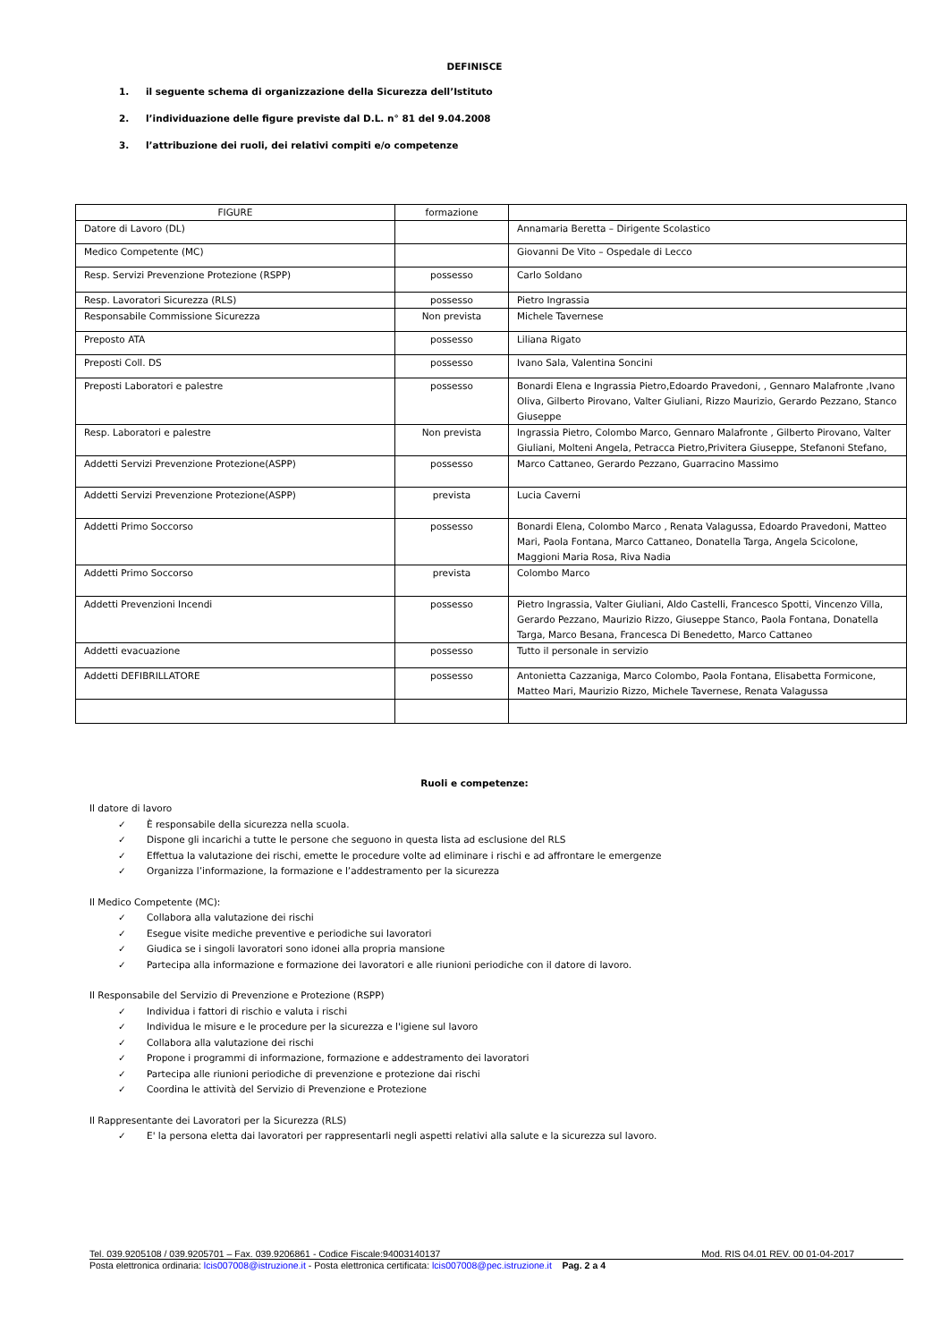DEFINISCE
1. il seguente schema di organizzazione della Sicurezza dell’Istituto
2. l’individuazione delle figure previste dal D.L. n° 81 del 9.04.2008
3. l’attribuzione dei ruoli, dei relativi compiti e/o competenze
| FIGURE | formazione | |
| --- | --- | --- |
| Datore di Lavoro (DL) | | Annamaria Beretta – Dirigente Scolastico |
| Medico Competente (MC) | | Giovanni De Vito – Ospedale di Lecco |
| Resp. Servizi Prevenzione Protezione (RSPP) | possesso | Carlo Soldano |
| Resp. Lavoratori Sicurezza (RLS) | possesso | Pietro Ingrassia |
| Responsabile Commissione Sicurezza | Non prevista | Michele Tavernese |
| Preposto ATA | possesso | Liliana Rigato |
| Preposti Coll. DS | possesso | Ivano Sala, Valentina Soncini |
| Preposti Laboratori e palestre | possesso | Bonardi Elena e Ingrassia Pietro,Edoardo Pravedoni, , Gennaro Malafronte ,Ivano Oliva, Gilberto Pirovano, Valter Giuliani, Rizzo Maurizio, Gerardo Pezzano, Stanco Giuseppe |
| Resp. Laboratori e palestre | Non prevista | Ingrassia Pietro, Colombo Marco, Gennaro Malafronte , Gilberto Pirovano, Valter Giuliani, Molteni Angela, Petracca Pietro,Privitera Giuseppe, Stefanoni Stefano, |
| Addetti Servizi Prevenzione Protezione(ASPP) | possesso | Marco Cattaneo, Gerardo Pezzano, Guarracino Massimo |
| Addetti Servizi Prevenzione Protezione(ASPP) | prevista | Lucia Caverni |
| Addetti Primo Soccorso | possesso | Bonardi Elena, Colombo Marco , Renata Valagussa, Edoardo Pravedoni, Matteo Mari, Paola Fontana, Marco Cattaneo, Donatella Targa, Angela Scicolone, Maggioni Maria Rosa, Riva Nadia |
| Addetti Primo Soccorso | prevista | Colombo Marco |
| Addetti Prevenzioni Incendi | possesso | Pietro Ingrassia, Valter Giuliani, Aldo Castelli, Francesco Spotti, Vincenzo Villa, Gerardo Pezzano, Maurizio Rizzo, Giuseppe Stanco, Paola Fontana, Donatella Targa, Marco Besana, Francesca Di Benedetto, Marco Cattaneo |
| Addetti evacuazione | possesso | Tutto il personale in servizio |
| Addetti DEFIBRILLATORE | possesso | Antonietta Cazzaniga, Marco Colombo, Paola Fontana, Elisabetta Formicone, Matteo Mari, Maurizio Rizzo, Michele Tavernese, Renata Valagussa |
Ruoli e competenze:
Il datore di lavoro
✓ È responsabile della sicurezza nella scuola.
✓ Dispone gli incarichi a tutte le persone che seguono in questa lista ad esclusione del RLS
✓ Effettua la valutazione dei rischi, emette le procedure volte ad eliminare i rischi e ad affrontare le emergenze
✓ Organizza l’informazione, la formazione e l’addestramento per la sicurezza
Il Medico Competente (MC):
✓ Collabora alla valutazione dei rischi
✓ Esegue visite mediche preventive e periodiche sui lavoratori
✓ Giudica se i singoli lavoratori sono idonei alla propria mansione
✓ Partecipa alla informazione e formazione dei lavoratori e alle riunioni periodiche con il datore di lavoro.
Il Responsabile del Servizio di Prevenzione e Protezione (RSPP)
✓ Individua i fattori di rischio e valuta i rischi
✓ Individua le misure e le procedure per la sicurezza e l'igiene sul lavoro
✓ Collabora alla valutazione dei rischi
✓ Propone i programmi di informazione, formazione e addestramento dei lavoratori
✓ Partecipa alle riunioni periodiche di prevenzione e protezione dai rischi
✓ Coordina le attività del Servizio di Prevenzione e Protezione
Il Rappresentante dei Lavoratori per la Sicurezza (RLS)
✓ E' la persona eletta dai lavoratori per rappresentarli negli aspetti relativi alla salute e la sicurezza sul lavoro.
Tel. 039.9205108 / 039.9205701 – Fax. 039.9206861 - Codice Fiscale:94003140137 Mod. RIS 04.01 REV. 00 01-04-2017
Posta elettronica ordinaria: lcis007008@istruzione.it - Posta elettronica certificata: lcis007008@pec.istruzione.it Pag. 2 a 4